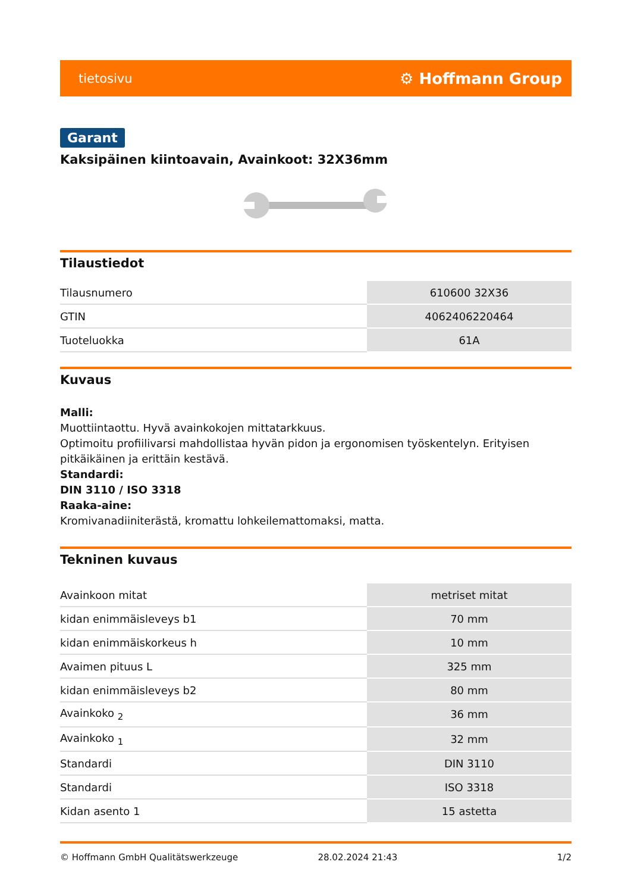tietosivu ⚙ Hoffmann Group
Garant
Kaksipäinen kiintoavain, Avainkoot: 32X36mm
Tilaustiedot
| Tilausnumero | 610600 32X36 |
| GTIN | 4062406220464 |
| Tuoteluokka | 61A |
Kuvaus
Malli:
Muottiintaottu. Hyvä avainkokojen mittatarkkuus.
Optimoitu profiilivarsi mahdollistaa hyvän pidon ja ergonomisen työskentelyn. Erityisen pitkäikäinen ja erittäin kestävä.
Standardi:
DIN 3110 / ISO 3318
Raaka-aine:
Kromivanadiiniterästä, kromattu lohkeilemattomaksi, matta.
Tekninen kuvaus
| Avainkoon mitat | metriset mitat |
| kidan enimmäisleveys b1 | 70 mm |
| kidan enimmäiskorkeus h | 10 mm |
| Avaimen pituus L | 325 mm |
| kidan enimmäisleveys b2 | 80 mm |
| Avainkoko <sub>2</sub> | 36 mm |
| Avainkoko <sub>1</sub> | 32 mm |
| Standardi | DIN 3110 |
| Standardi | ISO 3318 |
| Kidan asento 1 | 15 astetta |
© Hoffmann GmbH Qualitätswerkzeuge 28.02.2024 21:43 1/2